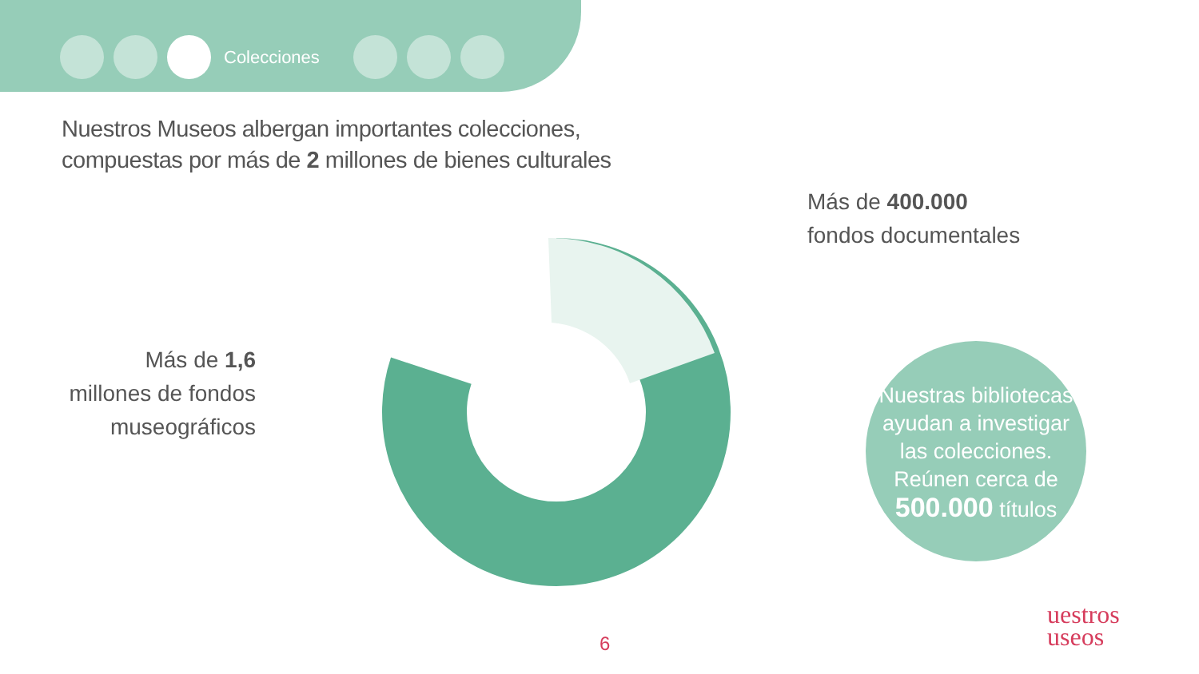Colecciones
Nuestros Museos albergan importantes colecciones,
compuestas por más de 2 millones de bienes culturales
Más de 1,6 millones de fondos museográficos
Más de 400.000
fondos documentales
Nuestras bibliotecas ayudan a investigar las colecciones. Reúnen cerca de 500.000 títulos
6
uestros
useos